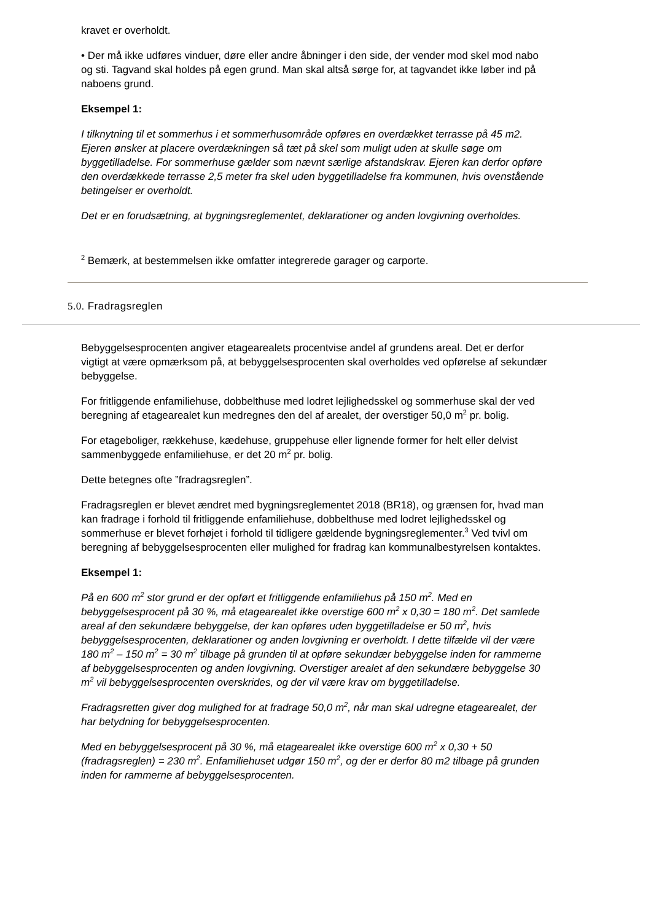kravet er overholdt.
• Der må ikke udføres vinduer, døre eller andre åbninger i den side, der vender mod skel mod nabo og sti. Tagvand skal holdes på egen grund. Man skal altså sørge for, at tagvandet ikke løber ind på naboens grund.
Eksempel 1:
I tilknytning til et sommerhus i et sommerhusområde opføres en overdækket terrasse på 45 m2. Ejeren ønsker at placere overdækningen så tæt på skel som muligt uden at skulle søge om byggetilladelse. For sommerhuse gælder som nævnt særlige afstandskrav. Ejeren kan derfor opføre den overdækkede terrasse 2,5 meter fra skel uden byggetilladelse fra kommunen, hvis ovenstående betingelser er overholdt.
Det er en forudsætning, at bygningsreglementet, deklarationer og anden lovgivning overholdes.
<sup>2</sup> Bemærk, at bestemmelsen ikke omfatter integrerede garager og carporte.
5.0. Fradragsreglen
Bebyggelsesprocenten angiver etagearealets procentvise andel af grundens areal. Det er derfor vigtigt at være opmærksom på, at bebyggelsesprocenten skal overholdes ved opførelse af sekundær bebyggelse.
For fritliggende enfamiliehuse, dobbelthuse med lodret lejlighedsskel og sommerhuse skal der ved beregning af etagearealet kun medregnes den del af arealet, der overstiger 50,0 m<sup>2</sup> pr. bolig.
For etageboliger, rækkehuse, kædehuse, gruppehuse eller lignende former for helt eller delvist sammenbyggede enfamiliehuse, er det 20 m<sup>2</sup> pr. bolig.
Dette betegnes ofte ”fradragsreglen”.
Fradragsreglen er blevet ændret med bygningsreglementet 2018 (BR18), og grænsen for, hvad man kan fradrage i forhold til fritliggende enfamiliehuse, dobbelthuse med lodret lejlighedsskel og sommerhuse er blevet forhøjet i forhold til tidligere gældende bygningsreglementer.<sup>3</sup> Ved tvivl om beregning af bebyggelsesprocenten eller mulighed for fradrag kan kommunalbestyrelsen kontaktes.
Eksempel 1:
På en 600 m<sup>2</sup> stor grund er der opført et fritliggende enfamiliehus på 150 m<sup>2</sup>. Med en bebyggelsesprocent på 30 %, må etagearealet ikke overstige 600 m<sup>2</sup> x 0,30 = 180 m<sup>2</sup>. Det samlede areal af den sekundære bebyggelse, der kan opføres uden byggetilladelse er 50 m<sup>2</sup>, hvis bebyggelsesprocenten, deklarationer og anden lovgivning er overholdt. I dette tilfælde vil der være 180 m<sup>2</sup> – 150 m<sup>2</sup> = 30 m<sup>2</sup> tilbage på grunden til at opføre sekundær bebyggelse inden for rammerne af bebyggelsesprocenten og anden lovgivning. Overstiger arealet af den sekundære bebyggelse 30 m<sup>2</sup> vil bebyggelsesprocenten overskrides, og der vil være krav om byggetilladelse.
Fradragsretten giver dog mulighed for at fradrage 50,0 m<sup>2</sup>, når man skal udregne etagearealet, der har betydning for bebyggelsesprocenten.
Med en bebyggelsesprocent på 30 %, må etagearealet ikke overstige 600 m<sup>2</sup> x 0,30 + 50 (fradragsreglen) = 230 m<sup>2</sup>. Enfamiliehuset udgør 150 m<sup>2</sup>, og der er derfor 80 m2 tilbage på grunden inden for rammerne af bebyggelsesprocenten.